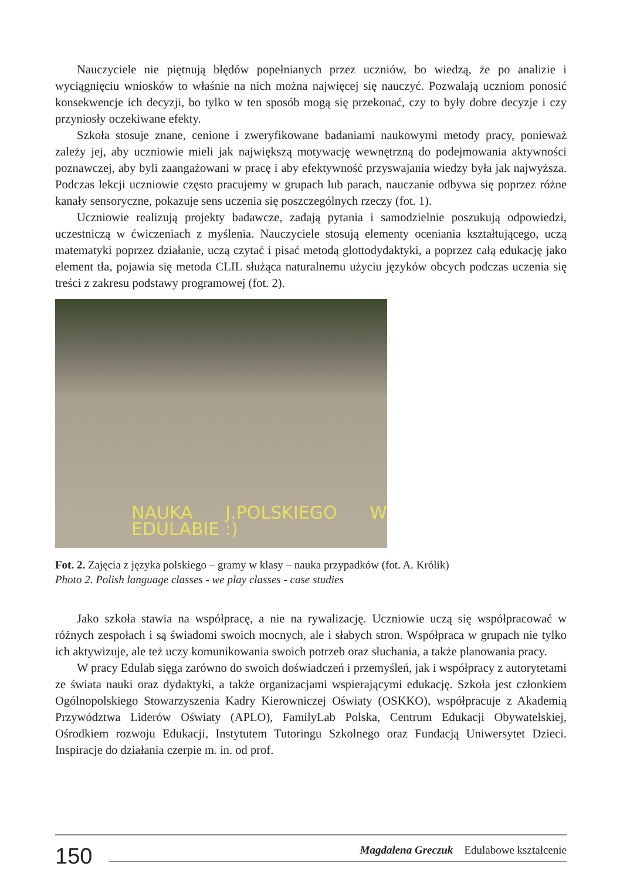Nauczyciele nie piętnują błędów popełnianych przez uczniów, bo wiedzą, że po analizie i wyciągnięciu wniosków to właśnie na nich można najwięcej się nauczyć. Pozwalają uczniom ponosić konsekwencje ich decyzji, bo tylko w ten sposób mogą się przekonać, czy to były dobre decyzje i czy przyniosły oczekiwane efekty.
Szkoła stosuje znane, cenione i zweryfikowane badaniami naukowymi metody pracy, ponieważ zależy jej, aby uczniowie mieli jak największą motywację wewnętrzną do podejmowania aktywności poznawczej, aby byli zaangażowani w pracę i aby efektywność przyswajania wiedzy była jak najwyższa. Podczas lekcji uczniowie często pracujemy w grupach lub parach, nauczanie odbywa się poprzez różne kanały sensoryczne, pokazuje sens uczenia się poszczególnych rzeczy (fot. 1).
Uczniowie realizują projekty badawcze, zadają pytania i samodzielnie poszukują odpowiedzi, uczestniczą w ćwiczeniach z myślenia. Nauczyciele stosują elementy oceniania kształtującego, uczą matematyki poprzez działanie, uczą czytać i pisać metodą glottodydaktyki, a poprzez całą edukację jako element tła, pojawia się metoda CLIL służąca naturalnemu użyciu języków obcych podczas uczenia się treści z zakresu podstawy programowej (fot. 2).
NAUKA J.POLSKIEGO W EDULABIE :)
Fot. 2. Zajęcia z języka polskiego – gramy w klasy – nauka przypadków (fot. A. Królik)
Photo 2. Polish language classes - we play classes - case studies
Jako szkoła stawia na współpracę, a nie na rywalizację. Uczniowie uczą się współpracować w różnych zespołach i są świadomi swoich mocnych, ale i słabych stron. Współpraca w grupach nie tylko ich aktywizuje, ale też uczy komunikowania swoich potrzeb oraz słuchania, a także planowania pracy.
W pracy Edulab sięga zarówno do swoich doświadczeń i przemyśleń, jak i współpracy z autorytetami ze świata nauki oraz dydaktyki, a także organizacjami wspierającymi edukację. Szkoła jest członkiem Ogólnopolskiego Stowarzyszenia Kadry Kierowniczej Oświaty (OSKKO), współpracuje z Akademią Przywództwa Liderów Oświaty (APLO), FamilyLab Polska, Centrum Edukacji Obywatelskiej, Ośrodkiem rozwoju Edukacji, Instytutem Tutoringu Szkolnego oraz Fundacją Uniwersytet Dzieci. Inspiracje do działania czerpie m. in. od prof.
150
Magdalena Greczuk Edulabowe kształcenie